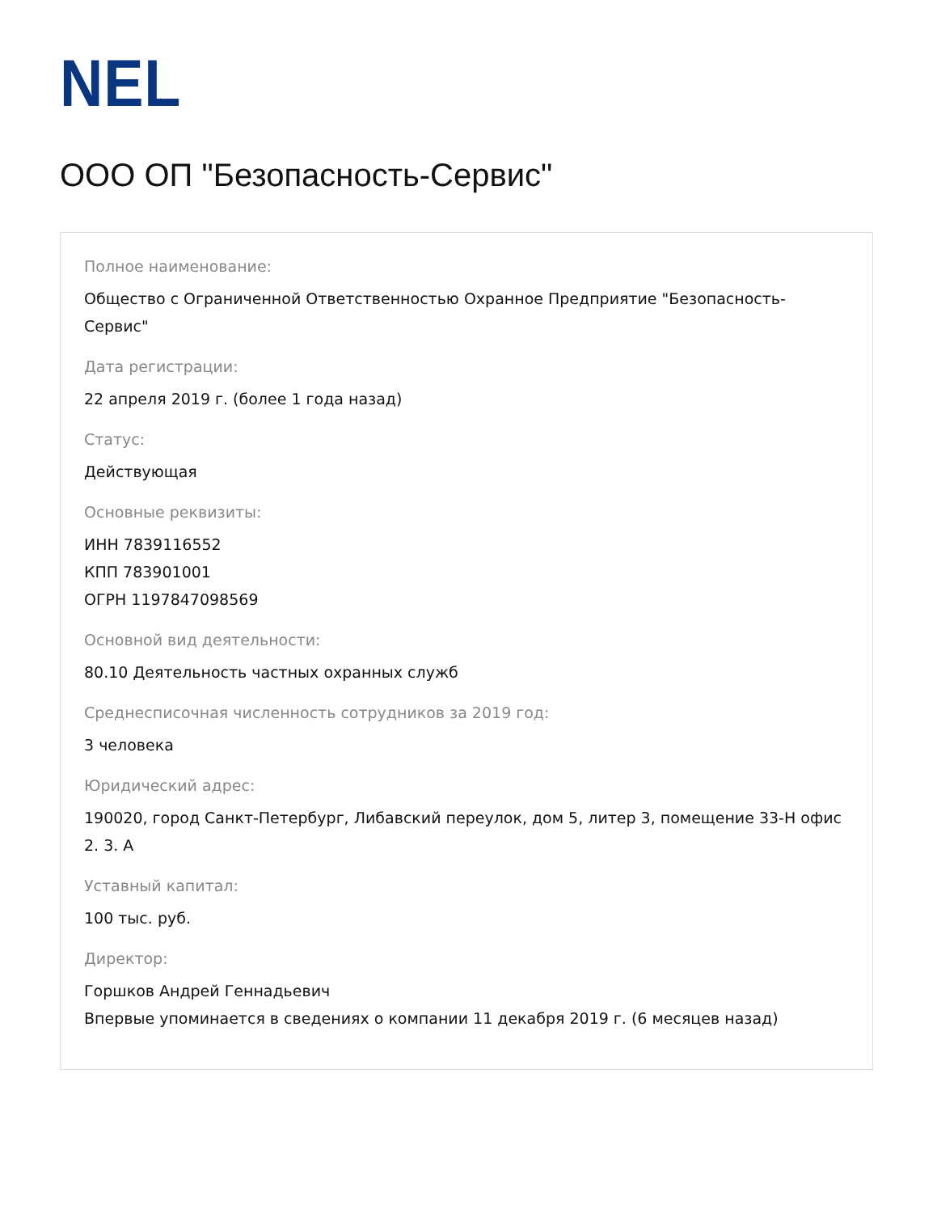NEL
ООО ОП "Безопасность-Сервис"
Полное наименование:
Общество с Ограниченной Ответственностью Охранное Предприятие "Безопасность-Сервис"
Дата регистрации:
22 апреля 2019 г. (более 1 года назад)
Статус:
Действующая
Основные реквизиты:
ИНН 7839116552
КПП 783901001
ОГРН 1197847098569
Основной вид деятельности:
80.10 Деятельность частных охранных служб
Среднесписочная численность сотрудников за 2019 год:
3 человека
Юридический адрес:
190020, город Санкт-Петербург, Либавский переулок, дом 5, литер 3, помещение 33-Н офис 2. 3. А
Уставный капитал:
100 тыс. руб.
Директор:
Горшков Андрей Геннадьевич
Впервые упоминается в сведениях о компании 11 декабря 2019 г. (6 месяцев назад)